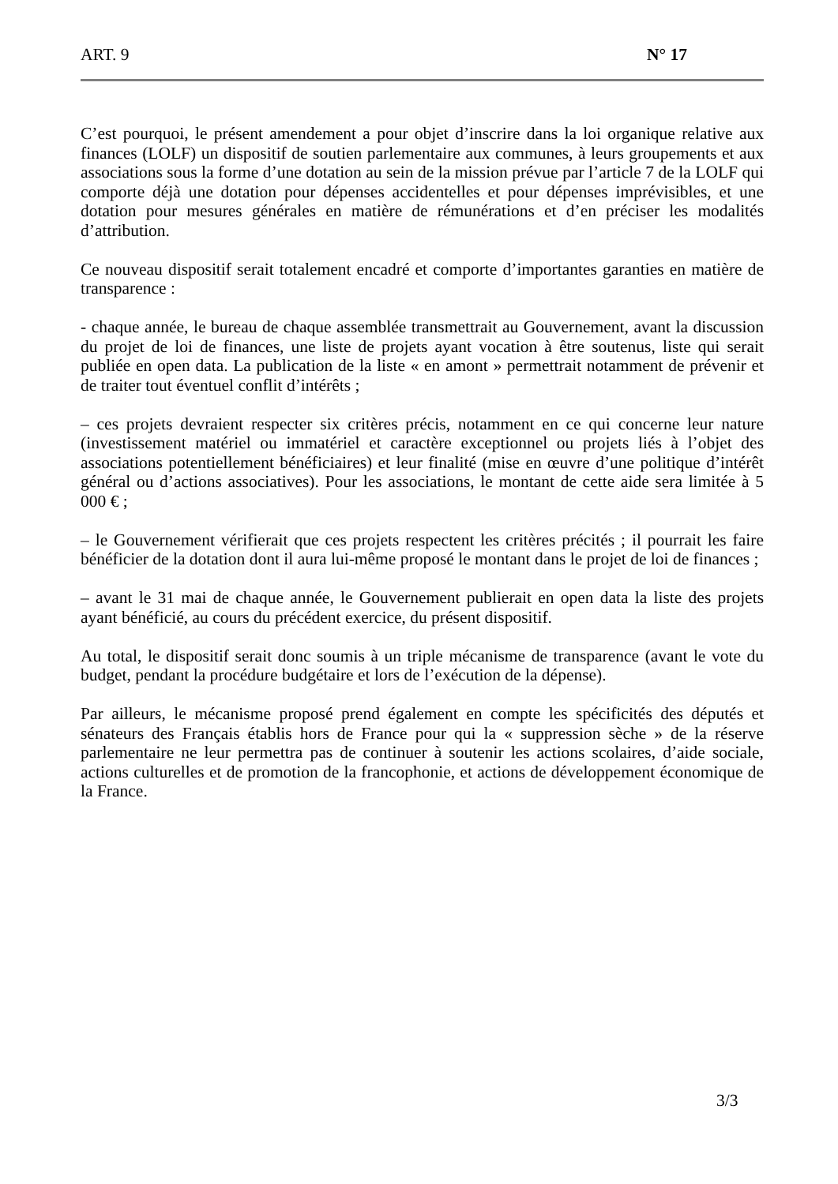ART. 9 N° 17
C’est pourquoi, le présent amendement a pour objet d’inscrire dans la loi organique relative aux finances (LOLF) un dispositif de soutien parlementaire aux communes, à leurs groupements et aux associations sous la forme d’une dotation au sein de la mission prévue par l’article 7 de la LOLF qui comporte déjà une dotation pour dépenses accidentelles et pour dépenses imprévisibles, et une dotation pour mesures générales en matière de rémunérations et d’en préciser les modalités d’attribution.
Ce nouveau dispositif serait totalement encadré et comporte d’importantes garanties en matière de transparence :
- chaque année, le bureau de chaque assemblée transmettrait au Gouvernement, avant la discussion du projet de loi de finances, une liste de projets ayant vocation à être soutenus, liste qui serait publiée en open data. La publication de la liste « en amont » permettrait notamment de prévenir et de traiter tout éventuel conflit d’intérêts ;
– ces projets devraient respecter six critères précis, notamment en ce qui concerne leur nature (investissement matériel ou immatériel et caractère exceptionnel ou projets liés à l’objet des associations potentiellement bénéficiaires) et leur finalité (mise en œuvre d’une politique d’intérêt général ou d’actions associatives). Pour les associations, le montant de cette aide sera limitée à 5 000 € ;
– le Gouvernement vérifierait que ces projets respectent les critères précités ; il pourrait les faire bénéficier de la dotation dont il aura lui-même proposé le montant dans le projet de loi de finances ;
– avant le 31 mai de chaque année, le Gouvernement publierait en open data la liste des projets ayant bénéficié, au cours du précédent exercice, du présent dispositif.
Au total, le dispositif serait donc soumis à un triple mécanisme de transparence (avant le vote du budget, pendant la procédure budgétaire et lors de l’exécution de la dépense).
Par ailleurs, le mécanisme proposé prend également en compte les spécificités des députés et sénateurs des Français établis hors de France pour qui la « suppression sèche » de la réserve parlementaire ne leur permettra pas de continuer à soutenir les actions scolaires, d’aide sociale, actions culturelles et de promotion de la francophonie, et actions de développement économique de la France.
3/3